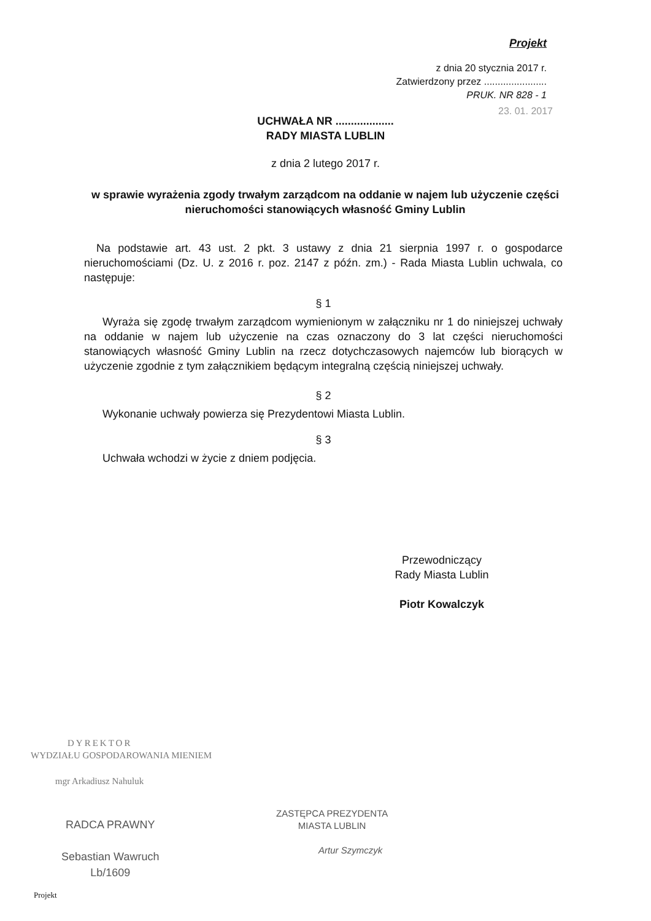Projekt
z dnia 20 stycznia 2017 r.
Zatwierdzony przez .......................
PRUK. NR 828 - 1
23. 01. 2017
UCHWAŁA NR ...................
RADY MIASTA LUBLIN
z dnia 2 lutego 2017 r.
w sprawie wyrażenia zgody trwałym zarządcom na oddanie w najem lub użyczenie części nieruchomości stanowiących własność Gminy Lublin
Na podstawie art. 43 ust. 2 pkt. 3 ustawy z dnia 21 sierpnia 1997 r. o gospodarce nieruchomościami (Dz. U. z 2016 r. poz. 2147 z późn. zm.) - Rada Miasta Lublin uchwala, co następuje:
§ 1
Wyraża się zgodę trwałym zarządcom wymienionym w załączniku nr 1 do niniejszej uchwały na oddanie w najem lub użyczenie na czas oznaczony do 3 lat części nieruchomości stanowiących własność Gminy Lublin na rzecz dotychczasowych najemców lub biorących w użyczenie zgodnie z tym załącznikiem będącym integralną częścią niniejszej uchwały.
§ 2
Wykonanie uchwały powierza się Prezydentowi Miasta Lublin.
§ 3
Uchwała wchodzi w życie z dniem podjęcia.
Przewodniczący
Rady Miasta Lublin
Piotr Kowalczyk
DYREKTOR
WYDZIAŁU GOSPODAROWANIA MIENIEM
mgr Arkadiusz Nahuluk
RADCA PRAWNY
Sebastian Wawruch
Lb/1609
ZASTĘPCA PREZYDENTA
MIASTA LUBLIN
Artur Szymczyk
Projekt